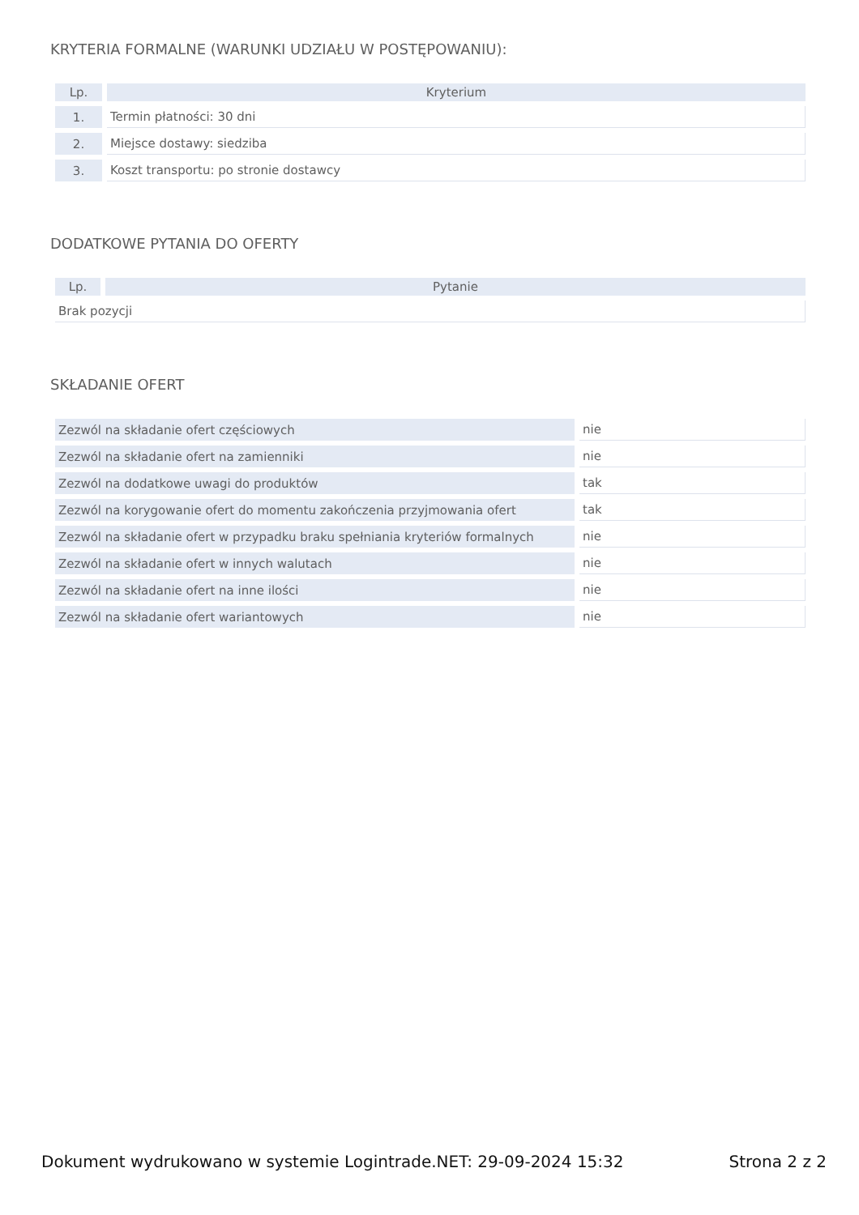KRYTERIA FORMALNE (WARUNKI UDZIAŁU W POSTĘPOWANIU):
| Lp. | Kryterium |
| --- | --- |
| 1. | Termin płatności: 30 dni |
| 2. | Miejsce dostawy: siedziba |
| 3. | Koszt transportu: po stronie dostawcy |
DODATKOWE PYTANIA DO OFERTY
| Lp. | Pytanie |
| --- | --- |
| Brak pozycji | |
SKŁADANIE OFERT
| Zezwól na składanie ofert częściowych | nie |
| Zezwól na składanie ofert na zamienniki | nie |
| Zezwól na dodatkowe uwagi do produktów | tak |
| Zezwól na korygowanie ofert do momentu zakończenia przyjmowania ofert | tak |
| Zezwól na składanie ofert w przypadku braku spełniania kryteriów formalnych | nie |
| Zezwól na składanie ofert w innych walutach | nie |
| Zezwól na składanie ofert na inne ilości | nie |
| Zezwól na składanie ofert wariantowych | nie |
Dokument wydrukowano w systemie Logintrade.NET: 29-09-2024 15:32 Strona 2 z 2